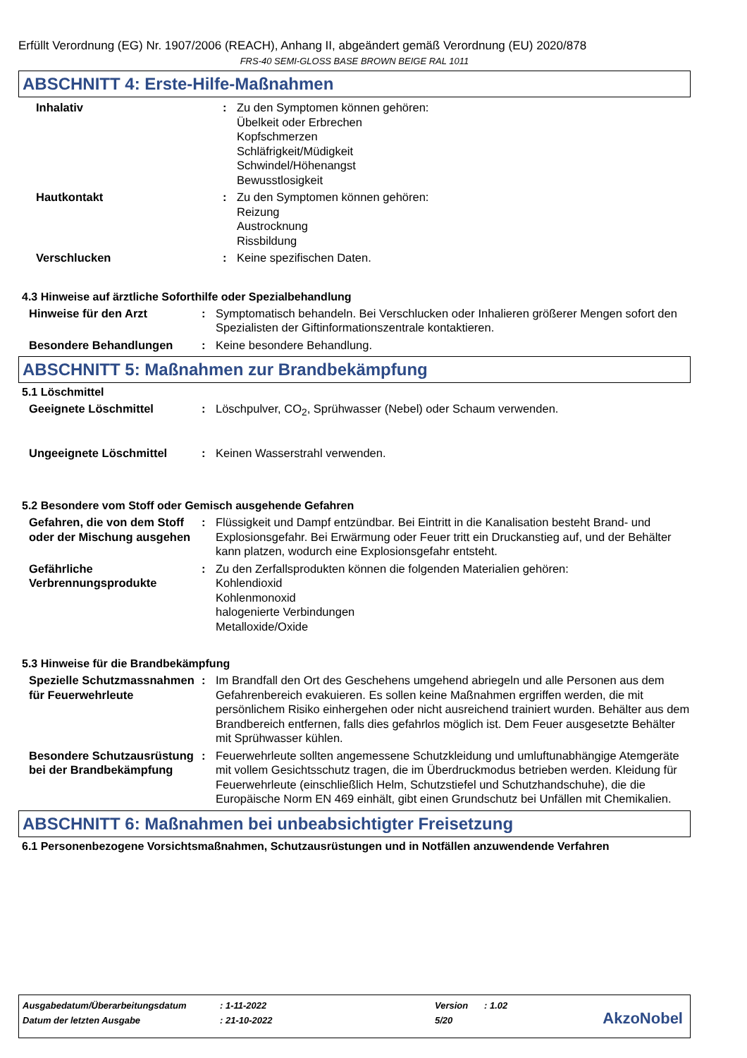Erfüllt Verordnung (EG) Nr. 1907/2006 (REACH), Anhang II, abgeändert gemäß Verordnung (EU) 2020/878
FRS-40 SEMI-GLOSS BASE BROWN BEIGE RAL 1011
ABSCHNITT 4: Erste-Hilfe-Maßnahmen
Inhalativ : Zu den Symptomen können gehören:
Übelkeit oder Erbrechen
Kopfschmerzen
Schläfrigkeit/Müdigkeit
Schwindel/Höhenangst
Bewusstlosigkeit
Hautkontakt : Zu den Symptomen können gehören:
Reizung
Austrocknung
Rissbildung
Verschlucken : Keine spezifischen Daten.
4.3 Hinweise auf ärztliche Soforthilfe oder Spezialbehandlung
Hinweise für den Arzt : Symptomatisch behandeln. Bei Verschlucken oder Inhalieren größerer Mengen sofort den Spezialisten der Giftinformationszentrale kontaktieren.
Besondere Behandlungen : Keine besondere Behandlung.
ABSCHNITT 5: Maßnahmen zur Brandbekämpfung
5.1 Löschmittel
Geeignete Löschmittel : Löschpulver, CO<sub>2</sub>, Sprühwasser (Nebel) oder Schaum verwenden.
Ungeeignete Löschmittel : Keinen Wasserstrahl verwenden.
5.2 Besondere vom Stoff oder Gemisch ausgehende Gefahren
Gefahren, die von dem Stoff oder der Mischung ausgehen
: Flüssigkeit und Dampf entzündbar. Bei Eintritt in die Kanalisation besteht Brand- und Explosionsgefahr. Bei Erwärmung oder Feuer tritt ein Druckanstieg auf, und der Behälter kann platzen, wodurch eine Explosionsgefahr entsteht.
Gefährliche Verbrennungsprodukte
: Zu den Zerfallsprodukten können die folgenden Materialien gehören:
Kohlendioxid
Kohlenmonoxid
halogenierte Verbindungen
Metalloxide/Oxide
5.3 Hinweise für die Brandbekämpfung
Spezielle Schutzmassnahmen für Feuerwehrleute
: Im Brandfall den Ort des Geschehens umgehend abriegeln und alle Personen aus dem Gefahrenbereich evakuieren. Es sollen keine Maßnahmen ergriffen werden, die mit persönlichem Risiko einhergehen oder nicht ausreichend trainiert wurden. Behälter aus dem Brandbereich entfernen, falls dies gefahrlos möglich ist. Dem Feuer ausgesetzte Behälter mit Sprühwasser kühlen.
Besondere Schutzausrüstung bei der Brandbekämpfung
: Feuerwehrleute sollten angemessene Schutzkleidung und umluftunabhängige Atemgeräte mit vollem Gesichtsschutz tragen, die im Überdruckmodus betrieben werden. Kleidung für Feuerwehrleute (einschließlich Helm, Schutzstiefel und Schutzhandschuhe), die die Europäische Norm EN 469 einhält, gibt einen Grundschutz bei Unfällen mit Chemikalien.
ABSCHNITT 6: Maßnahmen bei unbeabsichtigter Freisetzung
6.1 Personenbezogene Vorsichtsmaßnahmen, Schutzausrüstungen und in Notfällen anzuwendende Verfahren
| Ausgabedatum/Überarbeitungsdatum | : 1-11-2022 | Version | : 1.02 |
| Datum der letzten Ausgabe | : 21-10-2022 | 5/20 | |
AkzoNobel